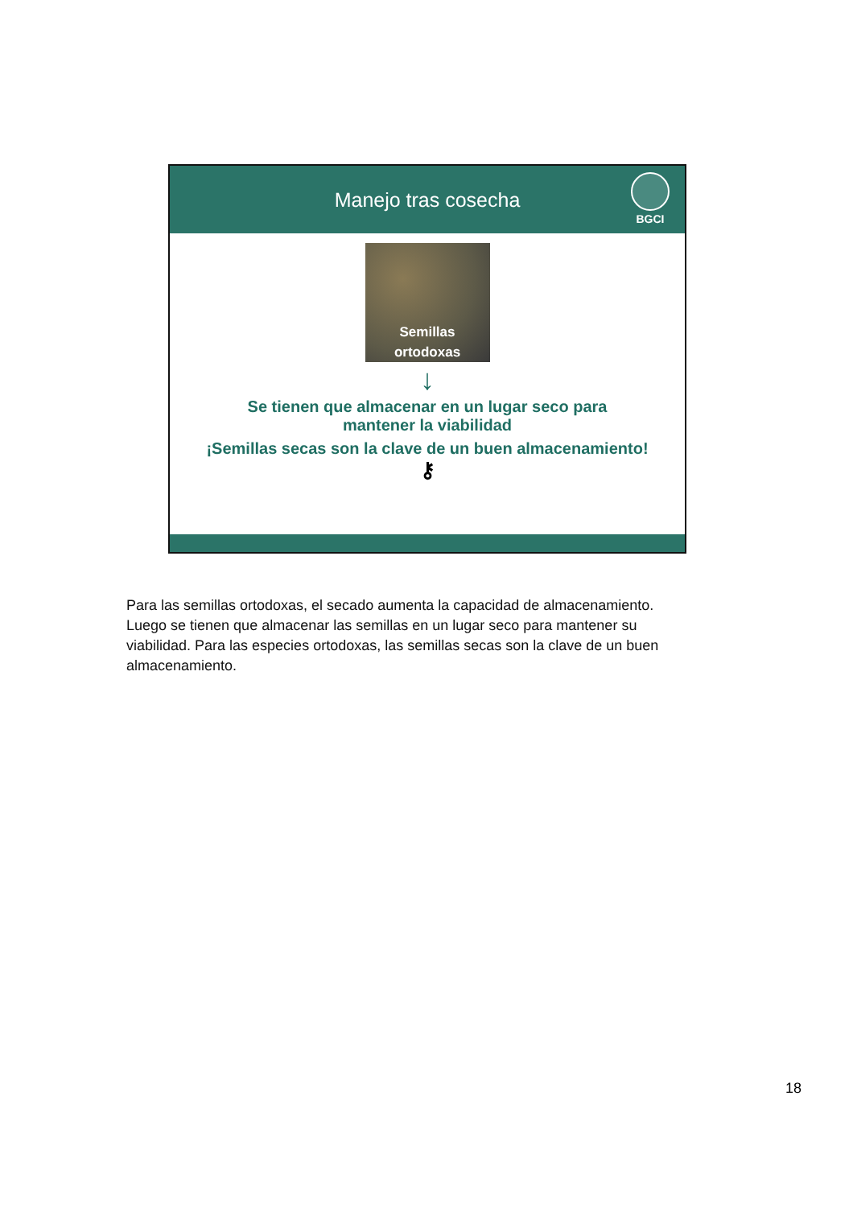Manejo tras cosecha
BGCI
Semillas
ortodoxas
↓
Se tienen que almacenar en un lugar seco para
mantener la viabilidad
¡Semillas secas son la clave de un buen almacenamiento!
⚷
Para las semillas ortodoxas, el secado aumenta la capacidad de almacenamiento. Luego se tienen que almacenar las semillas en un lugar seco para mantener su viabilidad. Para las especies ortodoxas, las semillas secas son la clave de un buen almacenamiento.
18